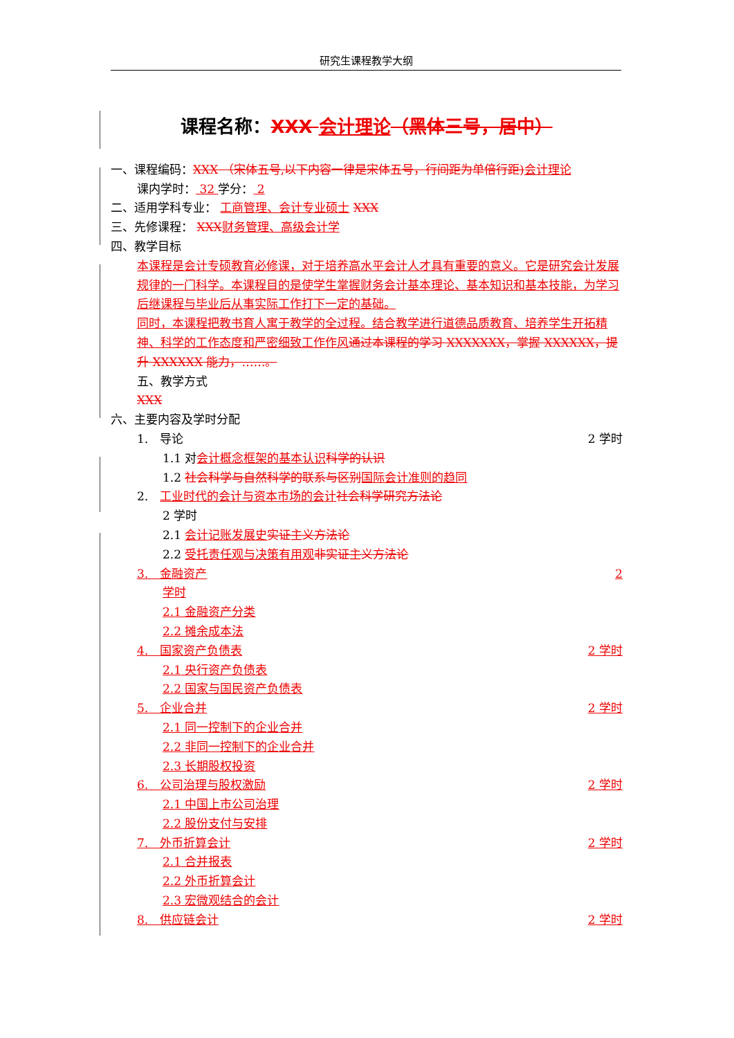研究生课程教学大纲
课程名称：XXX 会计理论（黑体三号，居中）
一、课程编码：XXX （宋体五号,以下内容一律是宋体五号，行间距为单倍行距) 会计理论
课内学时： 32 学分： 2
二、适用学科专业： 工商管理、会计专业硕士 XXX
三、先修课程： XXX 财务管理、高级会计学
四、教学目标
本课程是会计专硕教育必修课，对于培养高水平会计人才具有重要的意义。它是研究会计发展规律的一门科学。本课程目的是使学生掌握财务会计基本理论、基本知识和基本技能，为学习后继课程与毕业后从事实际工作打下一定的基础。
同时，本课程把教书育人寓于教学的全过程。结合教学进行道德品质教育、培养学生开拓精神、科学的工作态度和严密细致工作作风 通过本课程的学习 XXXXXXX，掌握 XXXXXX，提升 XXXXXX 能力，……。
五、教学方式
XXX
六、主要内容及学时分配
1.　导论 2 学时
1.1 对会计概念框架的基本认识 科学的认识
1.2 社会科学与自然科学的联系与区别 国际会计准则的趋同
2.　工业时代的会计与资本市场的会计 社会科学研究方法论
2 学时
2.1 会计记账发展史 实证主义方法论
2.2 受托责任观与决策有用观 非实证主义方法论
3.　金融资产 2
学时
2.1 金融资产分类
2.2 摊余成本法
4.　国家资产负债表 2 学时
2.1 央行资产负债表
2.2 国家与国民资产负债表
5.　企业合并 2 学时
2.1 同一控制下的企业合并
2.2 非同一控制下的企业合并
2.3 长期股权投资
6.　公司治理与股权激励 2 学时
2.1 中国上市公司治理
2.2 股份支付与安排
7.　外币折算会计 2 学时
2.1 合并报表
2.2 外币折算会计
2.3 宏微观结合的会计
8.　供应链会计 2 学时